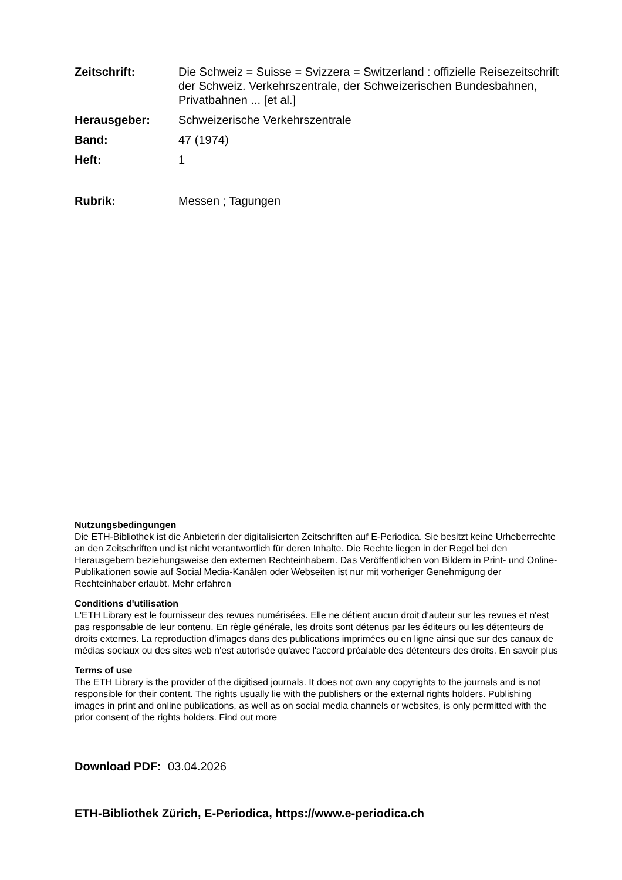Zeitschrift: Die Schweiz = Suisse = Svizzera = Switzerland : offizielle Reisezeitschrift der Schweiz. Verkehrszentrale, der Schweizerischen Bundesbahnen, Privatbahnen ... [et al.]
Herausgeber: Schweizerische Verkehrszentrale
Band: 47 (1974)
Heft: 1
Rubrik: Messen ; Tagungen
Nutzungsbedingungen
Die ETH-Bibliothek ist die Anbieterin der digitalisierten Zeitschriften auf E-Periodica. Sie besitzt keine Urheberrechte an den Zeitschriften und ist nicht verantwortlich für deren Inhalte. Die Rechte liegen in der Regel bei den Herausgebern beziehungsweise den externen Rechteinhabern. Das Veröffentlichen von Bildern in Print- und Online-Publikationen sowie auf Social Media-Kanälen oder Webseiten ist nur mit vorheriger Genehmigung der Rechteinhaber erlaubt. Mehr erfahren
Conditions d'utilisation
L'ETH Library est le fournisseur des revues numérisées. Elle ne détient aucun droit d'auteur sur les revues et n'est pas responsable de leur contenu. En règle générale, les droits sont détenus par les éditeurs ou les détenteurs de droits externes. La reproduction d'images dans des publications imprimées ou en ligne ainsi que sur des canaux de médias sociaux ou des sites web n'est autorisée qu'avec l'accord préalable des détenteurs des droits. En savoir plus
Terms of use
The ETH Library is the provider of the digitised journals. It does not own any copyrights to the journals and is not responsible for their content. The rights usually lie with the publishers or the external rights holders. Publishing images in print and online publications, as well as on social media channels or websites, is only permitted with the prior consent of the rights holders. Find out more
Download PDF: 03.04.2026
ETH-Bibliothek Zürich, E-Periodica, https://www.e-periodica.ch